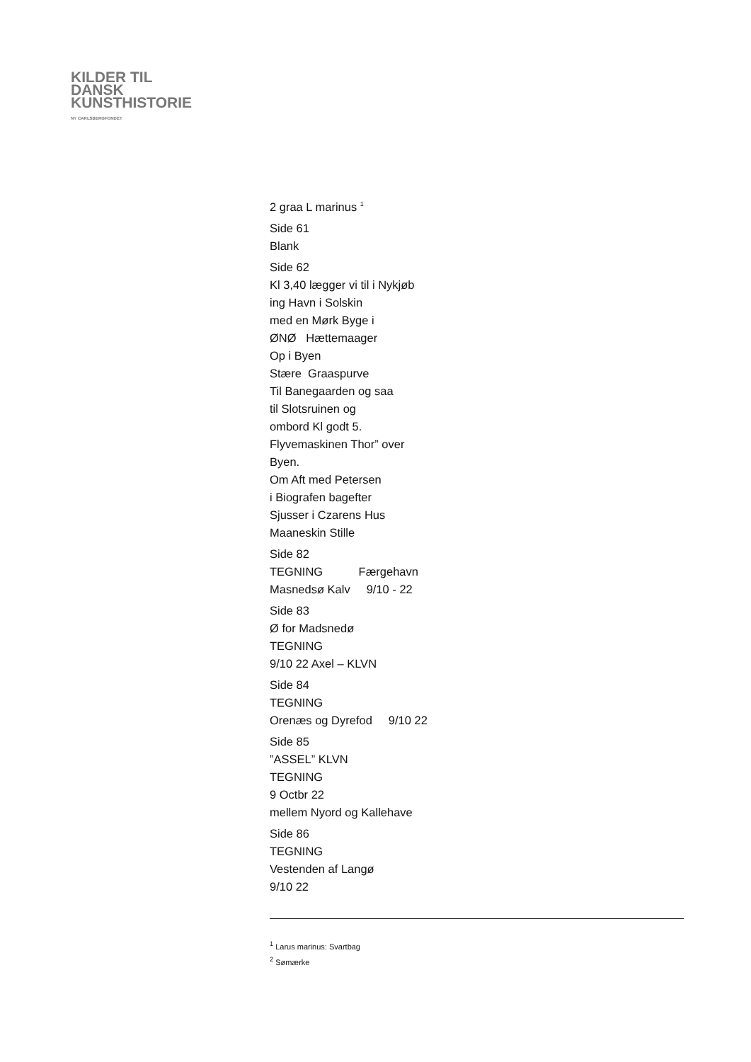KILDER TIL
DANSK
KUNSTHISTORIE
NY CARLSBERGFONDET
2 graa L marinus <sup>1</sup>
Side 61
Blank
Side 62
Kl 3,40 lægger vi til i Nykjøb
ing Havn i Solskin
med en Mørk Byge i
ØNØ Hættemaager
Op i Byen
Stære Graaspurve
Til Banegaarden og saa
til Slotsruinen og
ombord Kl godt 5.
Flyvemaskinen Thor” over
Byen.
Om Aft med Petersen
i Biografen bagefter
Sjusser i Czarens Hus
Maaneskin Stille
Side 82
TEGNING Færgehavn
Masnedsø Kalv 9/10 - 22
Side 83
Ø for Madsnedø
TEGNING
9/10 22 Axel – KLVN
Side 84
TEGNING
Orenæs og Dyrefod 9/10 22
Side 85
”ASSEL” KLVN
TEGNING
9 Octbr 22
mellem Nyord og Kallehave
Side 86
TEGNING
Vestenden af Langø
9/10 22
<sup>1</sup> Larus marinus: Svartbag
<sup>2</sup> Sømærke